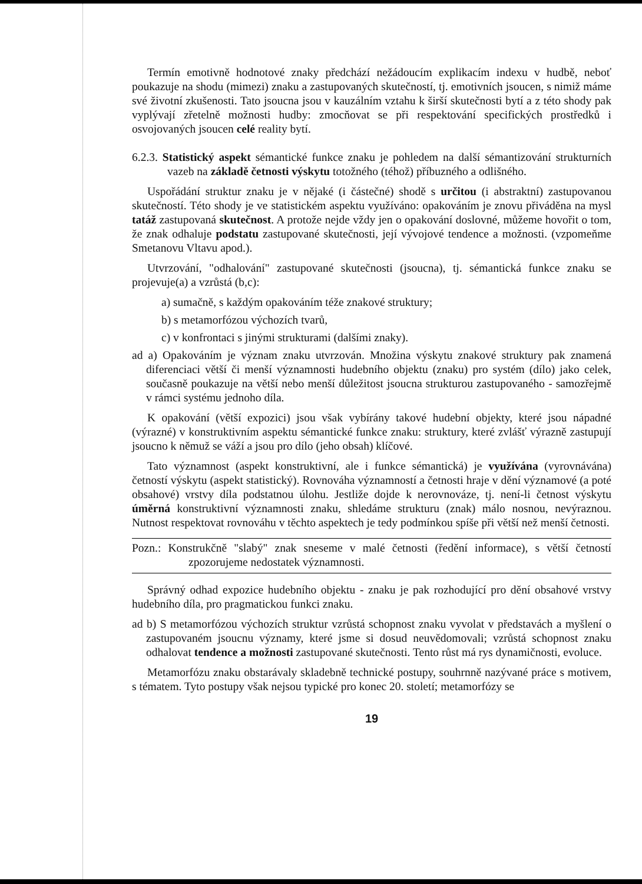Termín emotivně hodnotové znaky předchází nežádoucím explikacím indexu v hudbě, neboť poukazuje na shodu (mimezi) znaku a zastupovaných skutečností, tj. emotivních jsoucen, s nimiž máme své životní zkušenosti. Tato jsoucna jsou v kauzálním vztahu k širší skutečnosti bytí a z této shody pak vyplývají zřetelně možnosti hudby: zmocňovat se při respektování specifických prostředků i osvojovaných jsoucen celé reality bytí.
6.2.3. Statistický aspekt sémantické funkce znaku je pohledem na další sémantizování strukturních vazeb na základě četnosti výskytu totožného (téhož) příbuzného a odlišného.
Uspořádání struktur znaku je v nějaké (i částečné) shodě s určitou (i abstraktní) zastupovanou skutečností. Této shody je ve statistickém aspektu využíváno: opakováním je znovu přiváděna na mysl tatáž zastupovaná skutečnost. A protože nejde vždy jen o opakování doslovné, můžeme hovořit o tom, že znak odhaluje podstatu zastupované skutečnosti, její vývojové tendence a možnosti. (vzpomeňme Smetanovu Vltavu apod.).
Utvrzování, "odhalování" zastupované skutečnosti (jsoucna), tj. sémantická funkce znaku se projevuje(a) a vzrůstá (b,c):
a) sumačně, s každým opakováním téže znakové struktury;
b) s metamorfózou výchozích tvarů,
c) v konfrontaci s jinými strukturami (dalšími znaky).
ad a) Opakováním je význam znaku utvrzován. Množina výskytu znakové struktury pak znamená diferenciaci větší či menší významnosti hudebního objektu (znaku) pro systém (dílo) jako celek, současně poukazuje na větší nebo menší důležitost jsoucna strukturou zastupovaného - samozřejmě v rámci systému jednoho díla.
K opakování (větší expozici) jsou však vybírány takové hudební objekty, které jsou nápadné (výrazné) v konstruktivním aspektu sémantické funkce znaku: struktury, které zvlášť výrazně zastupují jsoucno k němuž se váží a jsou pro dílo (jeho obsah) klíčové.
Tato významnost (aspekt konstruktivní, ale i funkce sémantická) je využívána (vyrovnávána) četností výskytu (aspekt statistický). Rovnováha významností a četnosti hraje v dění významové (a poté obsahové) vrstvy díla podstatnou úlohu. Jestliže dojde k nerovnováze, tj. není-li četnost výskytu úměrná konstruktivní významnosti znaku, shledáme strukturu (znak) málo nosnou, nevýraznou. Nutnost respektovat rovnováhu v těchto aspektech je tedy podmínkou spíše při větší než menší četnosti.
Pozn.: Konstrukčně "slabý" znak sneseme v malé četnosti (ředění informace), s větší četností zpozorujeme nedostatek významnosti.
Správný odhad expozice hudebního objektu - znaku je pak rozhodující pro dění obsahové vrstvy hudebního díla, pro pragmatickou funkci znaku.
ad b) S metamorfózou výchozích struktur vzrůstá schopnost znaku vyvolat v představách a myšlení o zastupovaném jsoucnu významy, které jsme si dosud neuvědomovali; vzrůstá schopnost znaku odhalovat tendence a možnosti zastupované skutečnosti. Tento růst má rys dynamičnosti, evoluce.
Metamorfózu znaku obstarávaly skladebně technické postupy, souhrnně nazývané práce s motivem, s tématem. Tyto postupy však nejsou typické pro konec 20. století; metamorfózy se
19